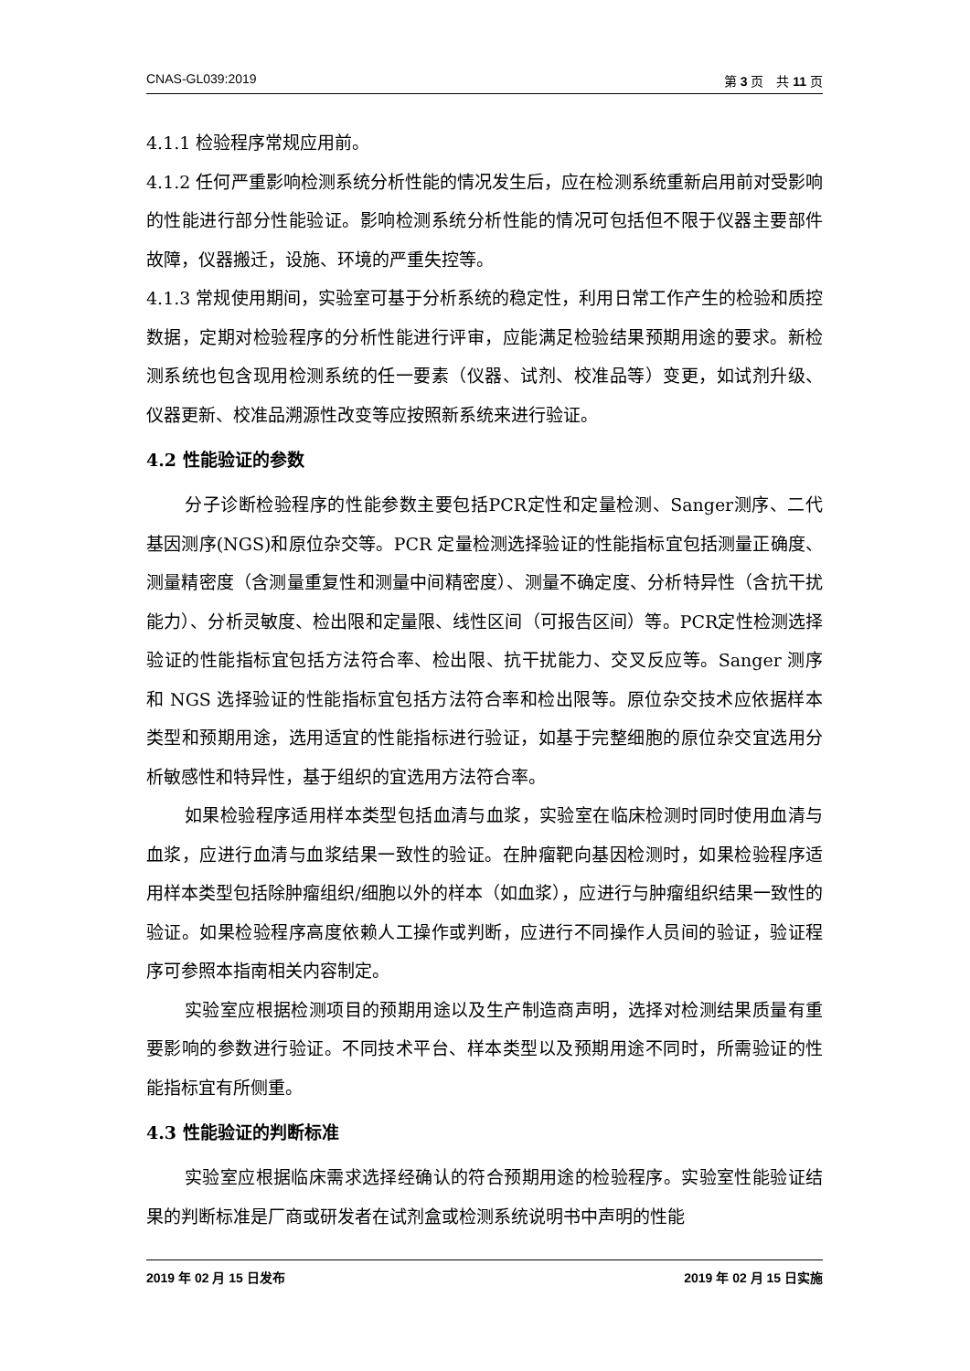CNAS-GL039:2019 第 3 页　共 11 页
4.1.1 检验程序常规应用前。
4.1.2 任何严重影响检测系统分析性能的情况发生后，应在检测系统重新启用前对受影响的性能进行部分性能验证。影响检测系统分析性能的情况可包括但不限于仪器主要部件故障，仪器搬迁，设施、环境的严重失控等。
4.1.3 常规使用期间，实验室可基于分析系统的稳定性，利用日常工作产生的检验和质控数据，定期对检验程序的分析性能进行评审，应能满足检验结果预期用途的要求。新检测系统也包含现用检测系统的任一要素（仪器、试剂、校准品等）变更，如试剂升级、仪器更新、校准品溯源性改变等应按照新系统来进行验证。
4.2 性能验证的参数
分子诊断检验程序的性能参数主要包括PCR定性和定量检测、Sanger测序、二代基因测序(NGS)和原位杂交等。PCR 定量检测选择验证的性能指标宜包括测量正确度、测量精密度（含测量重复性和测量中间精密度）、测量不确定度、分析特异性（含抗干扰能力）、分析灵敏度、检出限和定量限、线性区间（可报告区间）等。PCR定性检测选择验证的性能指标宜包括方法符合率、检出限、抗干扰能力、交叉反应等。Sanger 测序和 NGS 选择验证的性能指标宜包括方法符合率和检出限等。原位杂交技术应依据样本类型和预期用途，选用适宜的性能指标进行验证，如基于完整细胞的原位杂交宜选用分析敏感性和特异性，基于组织的宜选用方法符合率。
如果检验程序适用样本类型包括血清与血浆，实验室在临床检测时同时使用血清与血浆，应进行血清与血浆结果一致性的验证。在肿瘤靶向基因检测时，如果检验程序适用样本类型包括除肿瘤组织/细胞以外的样本（如血浆），应进行与肿瘤组织结果一致性的验证。如果检验程序高度依赖人工操作或判断，应进行不同操作人员间的验证，验证程序可参照本指南相关内容制定。
实验室应根据检测项目的预期用途以及生产制造商声明，选择对检测结果质量有重要影响的参数进行验证。不同技术平台、样本类型以及预期用途不同时，所需验证的性能指标宜有所侧重。
4.3 性能验证的判断标准
实验室应根据临床需求选择经确认的符合预期用途的检验程序。实验室性能验证结果的判断标准是厂商或研发者在试剂盒或检测系统说明书中声明的性能
2019 年 02 月 15 日发布 2019 年 02 月 15 日实施